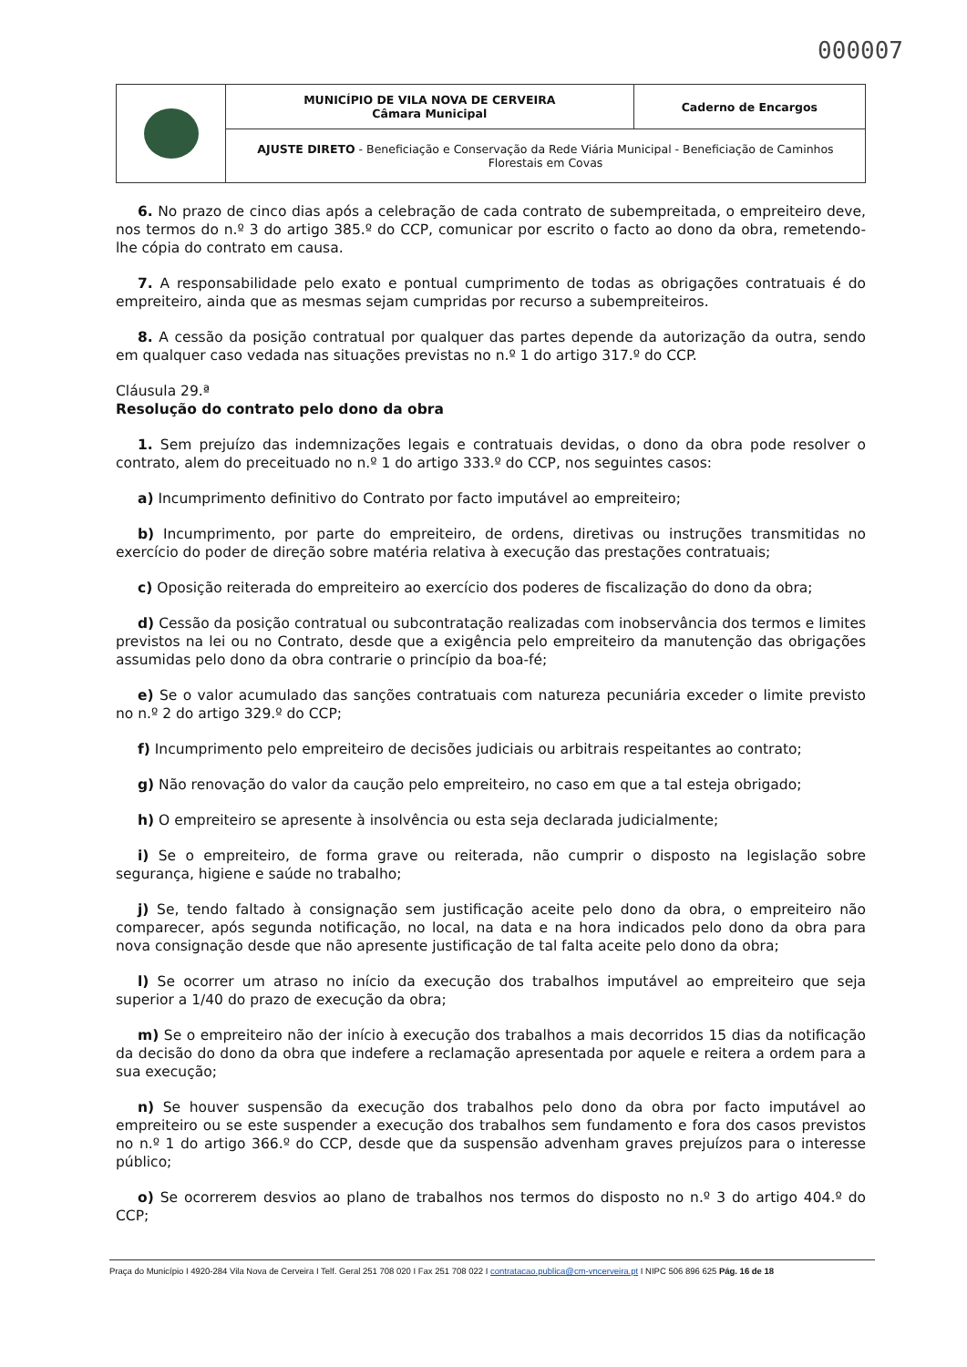000007
| | MUNICÍPIO DE VILA NOVA DE CERVEIRA Câmara Municipal | Caderno de Encargos |
| | AJUSTE DIRETO - Beneficiação e Conservação da Rede Viária Municipal - Beneficiação de Caminhos Florestais em Covas | |
6. No prazo de cinco dias após a celebração de cada contrato de subempreitada, o empreiteiro deve, nos termos do n.º 3 do artigo 385.º do CCP, comunicar por escrito o facto ao dono da obra, remetendo-lhe cópia do contrato em causa.
7. A responsabilidade pelo exato e pontual cumprimento de todas as obrigações contratuais é do empreiteiro, ainda que as mesmas sejam cumpridas por recurso a subempreiteiros.
8. A cessão da posição contratual por qualquer das partes depende da autorização da outra, sendo em qualquer caso vedada nas situações previstas no n.º 1 do artigo 317.º do CCP.
Cláusula 29.ª
Resolução do contrato pelo dono da obra
1. Sem prejuízo das indemnizações legais e contratuais devidas, o dono da obra pode resolver o contrato, alem do preceituado no n.º 1 do artigo 333.º do CCP, nos seguintes casos:
a) Incumprimento definitivo do Contrato por facto imputável ao empreiteiro;
b) Incumprimento, por parte do empreiteiro, de ordens, diretivas ou instruções transmitidas no exercício do poder de direção sobre matéria relativa à execução das prestações contratuais;
c) Oposição reiterada do empreiteiro ao exercício dos poderes de fiscalização do dono da obra;
d) Cessão da posição contratual ou subcontratação realizadas com inobservância dos termos e limites previstos na lei ou no Contrato, desde que a exigência pelo empreiteiro da manutenção das obrigações assumidas pelo dono da obra contrarie o princípio da boa-fé;
e) Se o valor acumulado das sanções contratuais com natureza pecuniária exceder o limite previsto no n.º 2 do artigo 329.º do CCP;
f) Incumprimento pelo empreiteiro de decisões judiciais ou arbitrais respeitantes ao contrato;
g) Não renovação do valor da caução pelo empreiteiro, no caso em que a tal esteja obrigado;
h) O empreiteiro se apresente à insolvência ou esta seja declarada judicialmente;
i) Se o empreiteiro, de forma grave ou reiterada, não cumprir o disposto na legislação sobre segurança, higiene e saúde no trabalho;
j) Se, tendo faltado à consignação sem justificação aceite pelo dono da obra, o empreiteiro não comparecer, após segunda notificação, no local, na data e na hora indicados pelo dono da obra para nova consignação desde que não apresente justificação de tal falta aceite pelo dono da obra;
l) Se ocorrer um atraso no início da execução dos trabalhos imputável ao empreiteiro que seja superior a 1/40 do prazo de execução da obra;
m) Se o empreiteiro não der início à execução dos trabalhos a mais decorridos 15 dias da notificação da decisão do dono da obra que indefere a reclamação apresentada por aquele e reitera a ordem para a sua execução;
n) Se houver suspensão da execução dos trabalhos pelo dono da obra por facto imputável ao empreiteiro ou se este suspender a execução dos trabalhos sem fundamento e fora dos casos previstos no n.º 1 do artigo 366.º do CCP, desde que da suspensão advenham graves prejuízos para o interesse público;
o) Se ocorrerem desvios ao plano de trabalhos nos termos do disposto no n.º 3 do artigo 404.º do CCP;
Praça do Município I 4920-284 Vila Nova de Cerveira I Telf. Geral 251 708 020 I Fax 251 708 022 I contratacao.publica@cm-vncerveira.pt I NIPC 506 896 625 Pág. 16 de 18